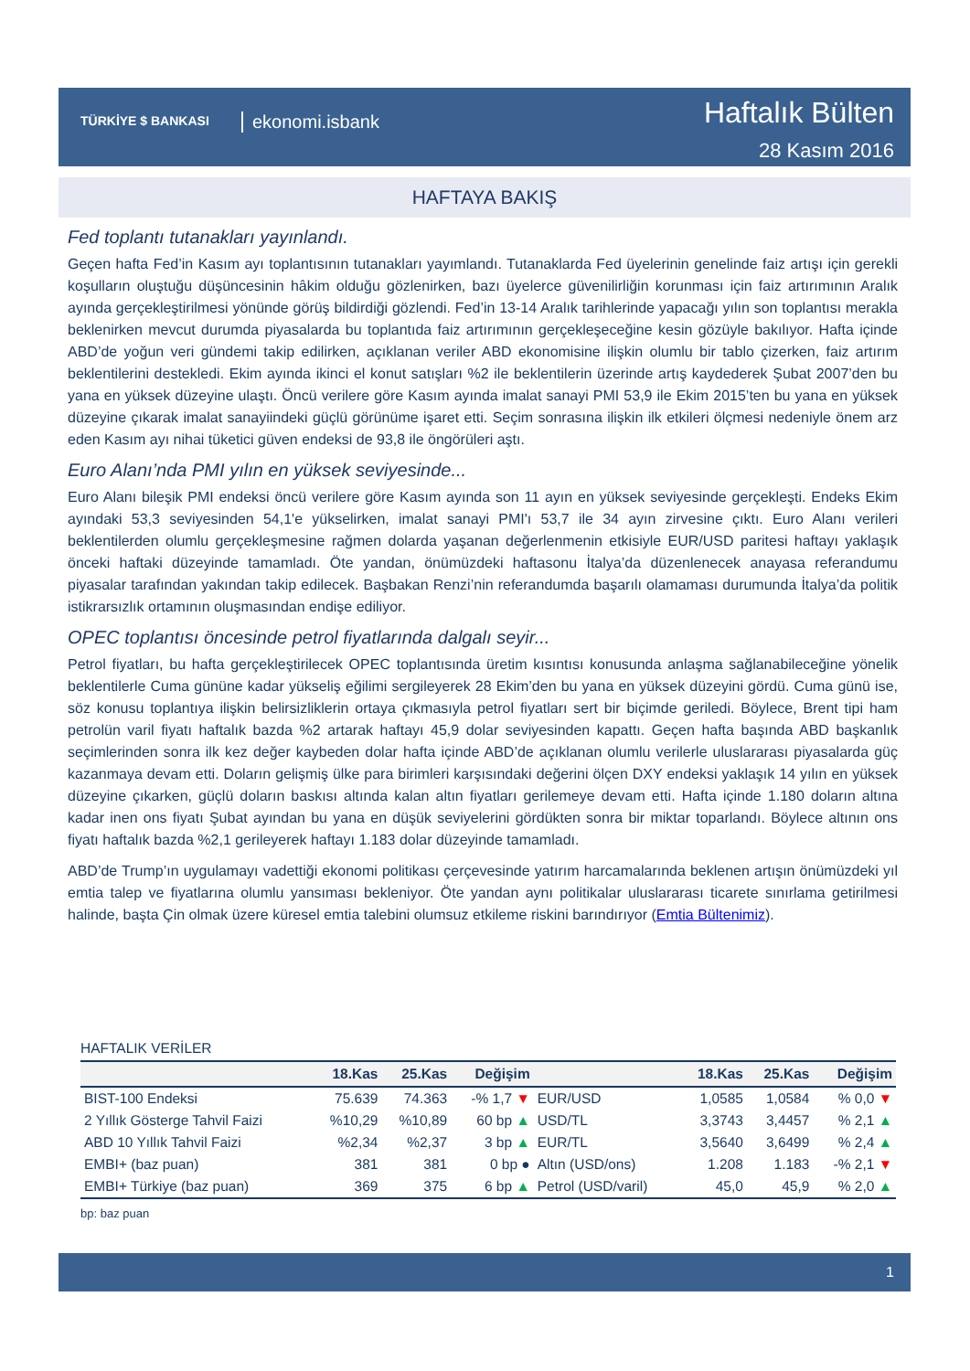TÜRKİYE $ BANKASI ekonomi.isbank
Haftalık Bülten
28 Kasım 2016
HAFTAYA BAKIŞ
Fed toplantı tutanakları yayınlandı.
Geçen hafta Fed’in Kasım ayı toplantısının tutanakları yayımlandı. Tutanaklarda Fed üyelerinin genelinde faiz artışı için gerekli koşulların oluştuğu düşüncesinin hâkim olduğu gözlenirken, bazı üyelerce güvenilirliğin korunması için faiz artırımının Aralık ayında gerçekleştirilmesi yönünde görüş bildirdiği gözlendi. Fed’in 13-14 Aralık tarihlerinde yapacağı yılın son toplantısı merakla beklenirken mevcut durumda piyasalarda bu toplantıda faiz artırımının gerçekleşeceğine kesin gözüyle bakılıyor. Hafta içinde ABD’de yoğun veri gündemi takip edilirken, açıklanan veriler ABD ekonomisine ilişkin olumlu bir tablo çizerken, faiz artırım beklentilerini destekledi. Ekim ayında ikinci el konut satışları %2 ile beklentilerin üzerinde artış kaydederek Şubat 2007’den bu yana en yüksek düzeyine ulaştı. Öncü verilere göre Kasım ayında imalat sanayi PMI 53,9 ile Ekim 2015’ten bu yana en yüksek düzeyine çıkarak imalat sanayiindeki güçlü görünüme işaret etti. Seçim sonrasına ilişkin ilk etkileri ölçmesi nedeniyle önem arz eden Kasım ayı nihai tüketici güven endeksi de 93,8 ile öngörüleri aştı.
Euro Alanı’nda PMI yılın en yüksek seviyesinde...
Euro Alanı bileşik PMI endeksi öncü verilere göre Kasım ayında son 11 ayın en yüksek seviyesinde gerçekleşti. Endeks Ekim ayındaki 53,3 seviyesinden 54,1'e yükselirken, imalat sanayi PMI'ı 53,7 ile 34 ayın zirvesine çıktı. Euro Alanı verileri beklentilerden olumlu gerçekleşmesine rağmen dolarda yaşanan değerlenmenin etkisiyle EUR/USD paritesi haftayı yaklaşık önceki haftaki düzeyinde tamamladı. Öte yandan, önümüzdeki haftasonu İtalya’da düzenlenecek anayasa referandumu piyasalar tarafından yakından takip edilecek. Başbakan Renzi’nin referandumda başarılı olamaması durumunda İtalya’da politik istikrarsızlık ortamının oluşmasından endişe ediliyor.
OPEC toplantısı öncesinde petrol fiyatlarında dalgalı seyir...
Petrol fiyatları, bu hafta gerçekleştirilecek OPEC toplantısında üretim kısıntısı konusunda anlaşma sağlanabileceğine yönelik beklentilerle Cuma gününe kadar yükseliş eğilimi sergileyerek 28 Ekim’den bu yana en yüksek düzeyini gördü. Cuma günü ise, söz konusu toplantıya ilişkin belirsizliklerin ortaya çıkmasıyla petrol fiyatları sert bir biçimde geriledi. Böylece, Brent tipi ham petrolün varil fiyatı haftalık bazda %2 artarak haftayı 45,9 dolar seviyesinden kapattı. Geçen hafta başında ABD başkanlık seçimlerinden sonra ilk kez değer kaybeden dolar hafta içinde ABD’de açıklanan olumlu verilerle uluslararası piyasalarda güç kazanmaya devam etti. Doların gelişmiş ülke para birimleri karşısındaki değerini ölçen DXY endeksi yaklaşık 14 yılın en yüksek düzeyine çıkarken, güçlü doların baskısı altında kalan altın fiyatları gerilemeye devam etti. Hafta içinde 1.180 doların altına kadar inen ons fiyatı Şubat ayından bu yana en düşük seviyelerini gördükten sonra bir miktar toparlandı. Böylece altının ons fiyatı haftalık bazda %2,1 gerileyerek haftayı 1.183 dolar düzeyinde tamamladı.
ABD’de Trump’ın uygulamayı vadettiği ekonomi politikası çerçevesinde yatırım harcamalarında beklenen artışın önümüzdeki yıl emtia talep ve fiyatlarına olumlu yansıması bekleniyor. Öte yandan aynı politikalar uluslararası ticarete sınırlama getirilmesi halinde, başta Çin olmak üzere küresel emtia talebini olumsuz etkileme riskini barındırıyor (Emtia Bültenimiz).
HAFTALIK VERİLER
| | 18.Kas | 25.Kas | Değişim | | 18.Kas | 25.Kas | Değişim |
| --- | --- | --- | --- | --- | --- | --- | --- |
| BIST-100 Endeksi | 75.639 | 74.363 | -% 1,7 ▼ | EUR/USD | 1,0585 | 1,0584 | % 0,0 ▼ |
| 2 Yıllık Gösterge Tahvil Faizi | %10,29 | %10,89 | 60 bp ▲ | USD/TL | 3,3743 | 3,4457 | % 2,1 ▲ |
| ABD 10 Yıllık Tahvil Faizi | %2,34 | %2,37 | 3 bp ▲ | EUR/TL | 3,5640 | 3,6499 | % 2,4 ▲ |
| EMBI+ (baz puan) | 381 | 381 | 0 bp ● | Altın (USD/ons) | 1.208 | 1.183 | -% 2,1 ▼ |
| EMBI+ Türkiye (baz puan) | 369 | 375 | 6 bp ▲ | Petrol (USD/varil) | 45,0 | 45,9 | % 2,0 ▲ |
bp: baz puan
1